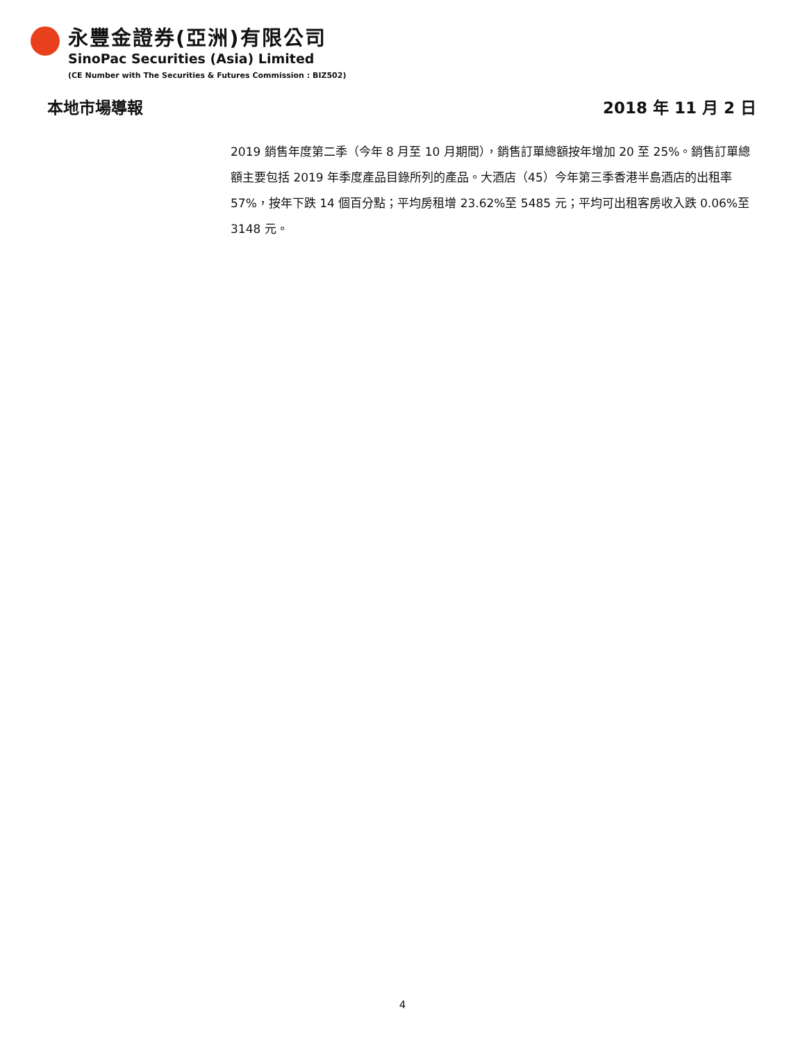永豐金證券(亞洲)有限公司
SinoPac Securities (Asia) Limited
(CE Number with The Securities & Futures Commission : BIZ502)
本地市場導報 2018 年 11 月 2 日
2019 銷售年度第二季（今年 8 月至 10 月期間），銷售訂單總額按年增加 20 至 25%。銷售訂單總額主要包括 2019 年季度產品目錄所列的產品。大酒店（45）今年第三季香港半島酒店的出租率 57%，按年下跌 14 個百分點；平均房租增 23.62%至 5485 元；平均可出租客房收入跌 0.06%至 3148 元。
4